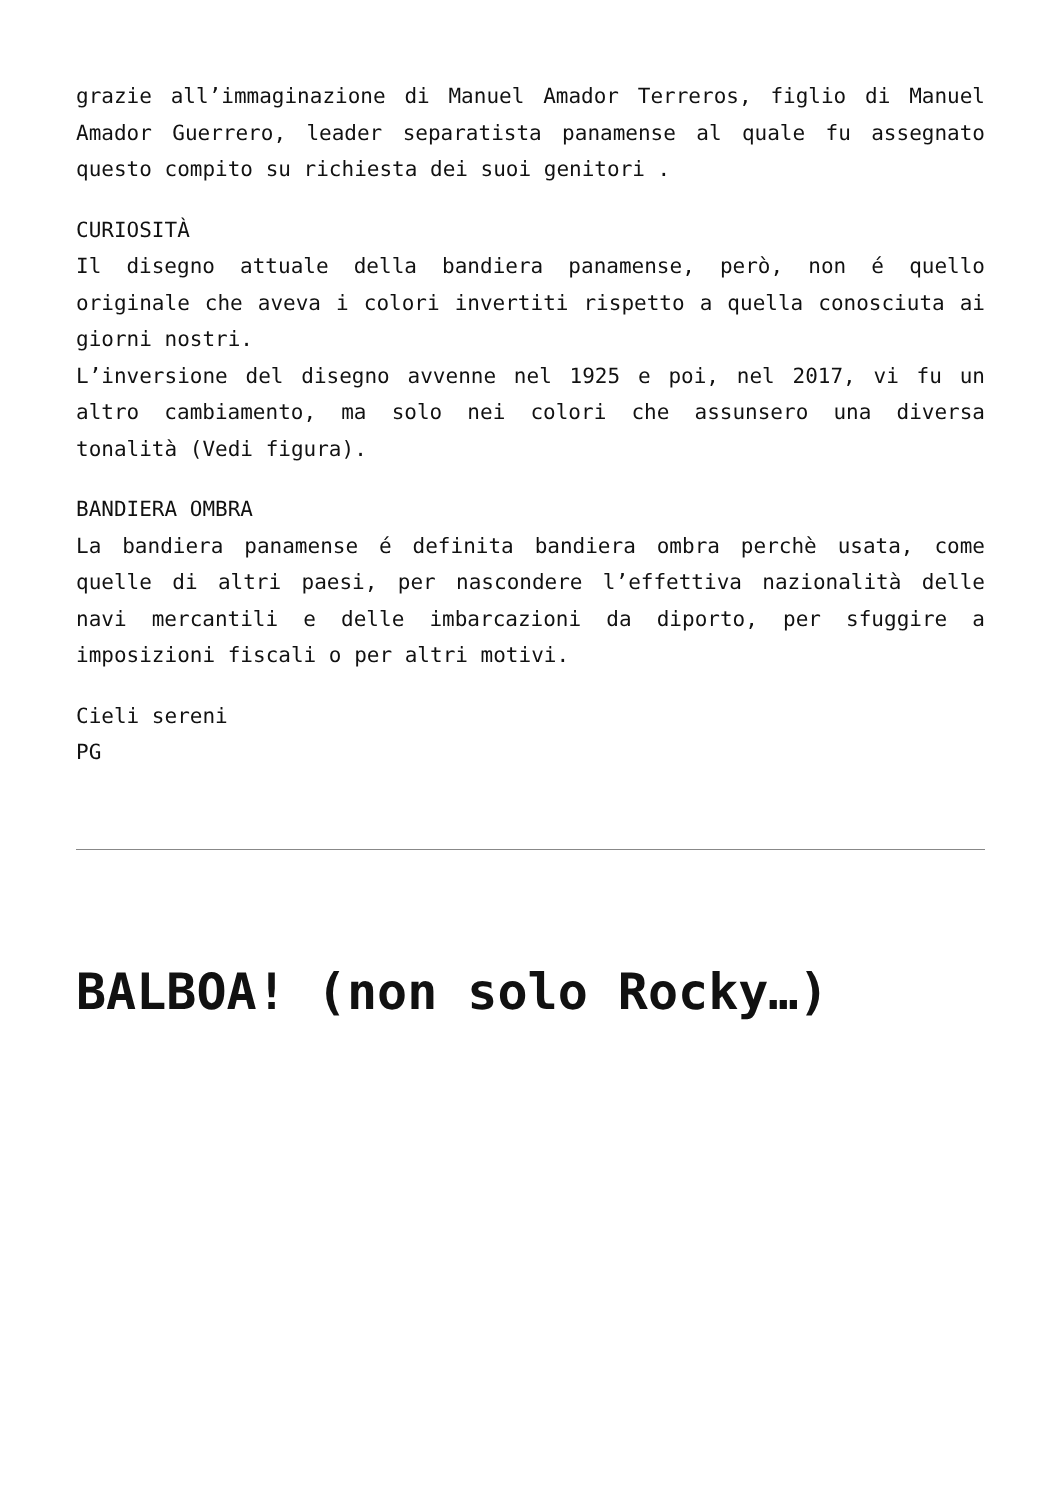grazie all’immaginazione di Manuel Amador Terreros, figlio di Manuel Amador Guerrero, leader separatista panamense al quale fu assegnato questo compito su richiesta dei suoi genitori .
CURIOSITÀ
Il disegno attuale della bandiera panamense, però, non é quello originale che aveva i colori invertiti rispetto a quella conosciuta ai giorni nostri.
L’inversione del disegno avvenne nel 1925 e poi, nel 2017, vi fu un altro cambiamento, ma solo nei colori che assunsero una diversa tonalità (Vedi figura).
BANDIERA OMBRA
La bandiera panamense é definita bandiera ombra perchè usata, come quelle di altri paesi, per nascondere l’effettiva nazionalità delle navi mercantili e delle imbarcazioni da diporto, per sfuggire a imposizioni fiscali o per altri motivi.
Cieli sereni
PG
BALBOA! (non solo Rocky…)